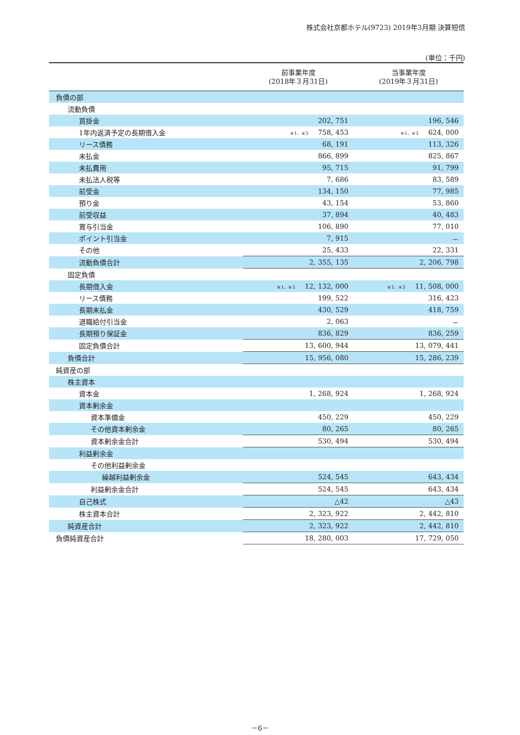株式会社京都ホテル(9723) 2019年3月期 決算短信
(単位：千円)
| | 前事業年度 (2018年３月31日) | 当事業年度 (2019年３月31日) |
| --- | --- | --- |
| 負債の部 | | |
| 流動負債 | | |
| 買掛金 | 202, 751 | 196, 546 |
| 1年内返済予定の長期借入金 | ※1、※3 758, 453 | ※1、※3 624, 000 |
| リース債務 | 68, 191 | 113, 326 |
| 未払金 | 866, 899 | 825, 867 |
| 未払費用 | 95, 715 | 91, 799 |
| 未払法人税等 | 7, 686 | 83, 589 |
| 前受金 | 134, 150 | 77, 985 |
| 預り金 | 43, 154 | 53, 860 |
| 前受収益 | 37, 894 | 40, 483 |
| 賞与引当金 | 106, 890 | 77, 010 |
| ポイント引当金 | 7, 915 | － |
| その他 | 25, 433 | 22, 331 |
| 流動負債合計 | 2, 355, 135 | 2, 206, 798 |
| 固定負債 | | |
| 長期借入金 | ※1、※3 12, 132, 000 | ※1、※3 11, 508, 000 |
| リース債務 | 199, 522 | 316, 423 |
| 長期未払金 | 430, 529 | 418, 759 |
| 退職給付引当金 | 2, 063 | － |
| 長期預り保証金 | 836, 829 | 836, 259 |
| 固定負債合計 | 13, 600, 944 | 13, 079, 441 |
| 負債合計 | 15, 956, 080 | 15, 286, 239 |
| 純資産の部 | | |
| 株主資本 | | |
| 資本金 | 1, 268, 924 | 1, 268, 924 |
| 資本剰余金 | | |
| 資本準備金 | 450, 229 | 450, 229 |
| その他資本剰余金 | 80, 265 | 80, 265 |
| 資本剰余金合計 | 530, 494 | 530, 494 |
| 利益剰余金 | | |
| その他利益剰余金 | | |
| 繰越利益剰余金 | 524, 545 | 643, 434 |
| 利益剰余金合計 | 524, 545 | 643, 434 |
| 自己株式 | △42 | △43 |
| 株主資本合計 | 2, 323, 922 | 2, 442, 810 |
| 純資産合計 | 2, 323, 922 | 2, 442, 810 |
| 負債純資産合計 | 18, 280, 003 | 17, 729, 050 |
－6－